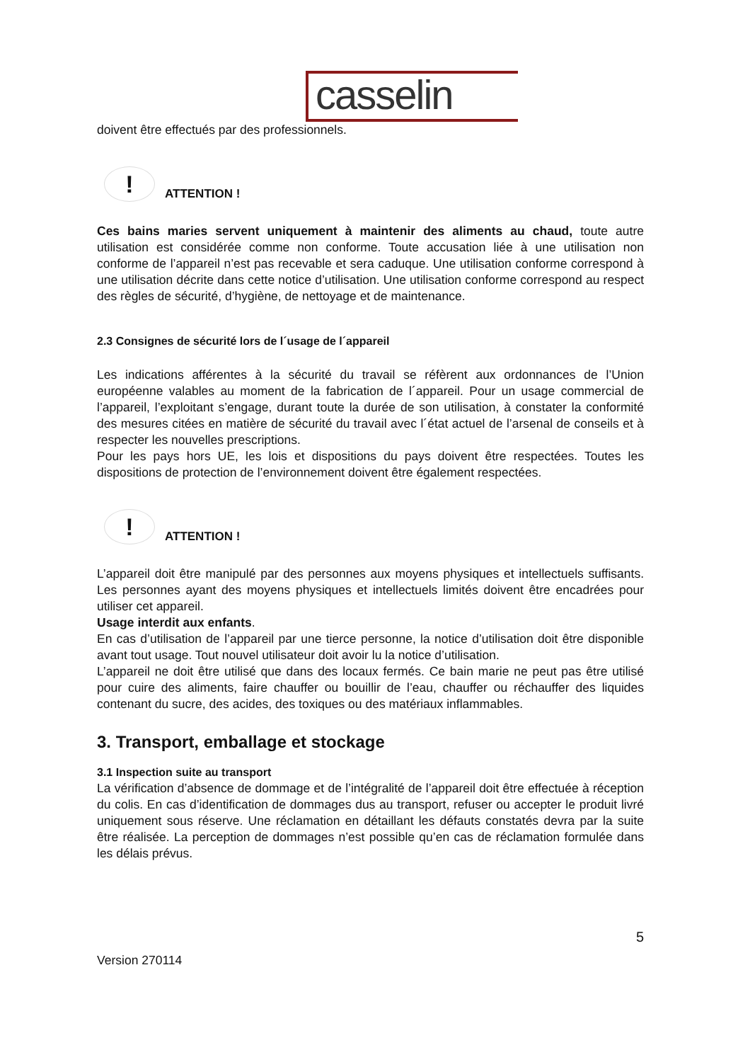casselin
doivent être effectués par des professionnels.
!
ATTENTION !
Ces bains maries servent uniquement à maintenir des aliments au chaud, toute autre utilisation est considérée comme non conforme. Toute accusation liée à une utilisation non conforme de l’appareil n’est pas recevable et sera caduque. Une utilisation conforme correspond à une utilisation décrite dans cette notice d’utilisation. Une utilisation conforme correspond au respect des règles de sécurité, d’hygiène, de nettoyage et de maintenance.
2.3 Consignes de sécurité lors de l´usage de l´appareil
Les indications afférentes à la sécurité du travail se réfèrent aux ordonnances de l’Union européenne valables au moment de la fabrication de l´appareil. Pour un usage commercial de l’appareil, l’exploitant s’engage, durant toute la durée de son utilisation, à constater la conformité des mesures citées en matière de sécurité du travail avec l´état actuel de l’arsenal de conseils et à respecter les nouvelles prescriptions.
Pour les pays hors UE, les lois et dispositions du pays doivent être respectées. Toutes les dispositions de protection de l’environnement doivent être également respectées.
!
ATTENTION !
L’appareil doit être manipulé par des personnes aux moyens physiques et intellectuels suffisants. Les personnes ayant des moyens physiques et intellectuels limités doivent être encadrées pour utiliser cet appareil.
Usage interdit aux enfants.
En cas d’utilisation de l’appareil par une tierce personne, la notice d’utilisation doit être disponible avant tout usage. Tout nouvel utilisateur doit avoir lu la notice d’utilisation.
L’appareil ne doit être utilisé que dans des locaux fermés. Ce bain marie ne peut pas être utilisé pour cuire des aliments, faire chauffer ou bouillir de l’eau, chauffer ou réchauffer des liquides contenant du sucre, des acides, des toxiques ou des matériaux inflammables.
3. Transport, emballage et stockage
3.1 Inspection suite au transport
La vérification d’absence de dommage et de l’intégralité de l’appareil doit être effectuée à réception du colis. En cas d’identification de dommages dus au transport, refuser ou accepter le produit livré uniquement sous réserve. Une réclamation en détaillant les défauts constatés devra par la suite être réalisée. La perception de dommages n’est possible qu’en cas de réclamation formulée dans les délais prévus.
5
Version 270114